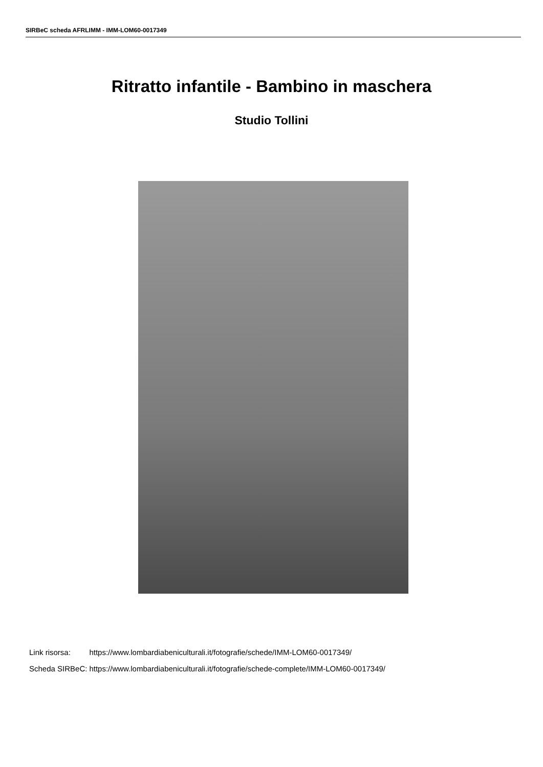SIRBeC scheda AFRLIMM - IMM-LOM60-0017349
Ritratto infantile - Bambino in maschera
Studio Tollini
| Link risorsa: | https://www.lombardiabeniculturali.it/fotografie/schede/IMM-LOM60-0017349/ |
| Scheda SIRBeC: | https://www.lombardiabeniculturali.it/fotografie/schede-complete/IMM-LOM60-0017349/ |